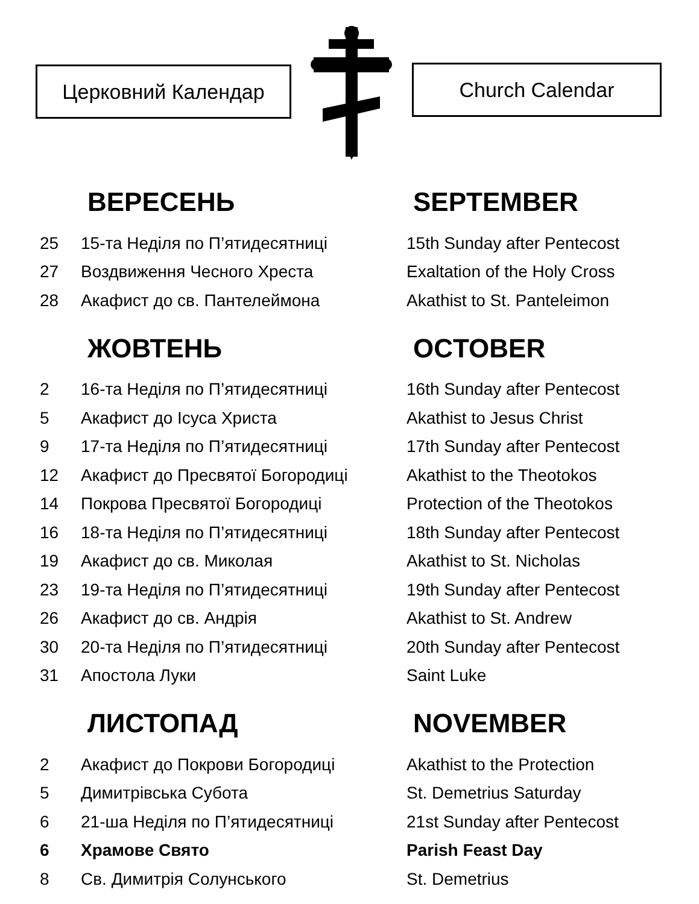Церковний Календар Church Calendar
ВЕРЕСЕНЬ SEPTEMBER
| 25 | 15-та Неділя по П’ятидесятниці | 15th Sunday after Pentecost |
| 27 | Воздвиження Чесного Хреста | Exaltation of the Holy Cross |
| 28 | Акафист до св. Пантелеймона | Akathist to St. Panteleimon |
ЖОВТЕНЬ OCTOBER
| 2 | 16-та Неділя по П’ятидесятниці | 16th Sunday after Pentecost |
| 5 | Акафист до Ісуса Христа | Akathist to Jesus Christ |
| 9 | 17-та Неділя по П’ятидесятниці | 17th Sunday after Pentecost |
| 12 | Акафист до Пресвятої Богородиці | Akathist to the Theotokos |
| 14 | Покрова Пресвятої Богородиці | Protection of the Theotokos |
| 16 | 18-та Неділя по П’ятидесятниці | 18th Sunday after Pentecost |
| 19 | Акафист до св. Миколая | Akathist to St. Nicholas |
| 23 | 19-та Неділя по П’ятидесятниці | 19th Sunday after Pentecost |
| 26 | Акафист до св. Андрія | Akathist to St. Andrew |
| 30 | 20-та Неділя по П’ятидесятниці | 20th Sunday after Pentecost |
| 31 | Апостола Луки | Saint Luke |
ЛИСТОПАД NOVEMBER
| 2 | Акафист до Покрови Богородиці | Akathist to the Protection |
| 5 | Димитрівська Субота | St. Demetrius Saturday |
| 6 | 21-ша Неділя по П’ятидесятниці | 21st Sunday after Pentecost |
| 6 | Храмове Свято | Parish Feast Day |
| 8 | Св. Димитрія Солунського | St. Demetrius |